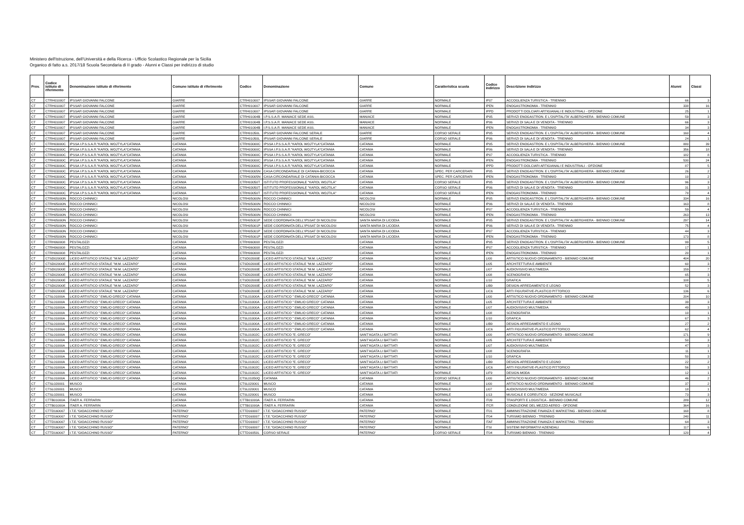Ministero dell'Istruzione, dell'Università e della Ricerca - Ufficio Scolastico Regionale per la Sicilia
Organico di fatto a.s. 2017/18 Scuola Secondaria di II grado - Alunni e Classi per indirizzo di studio
| Prov. | Codice istituto di riferimento | Denominazione istituto di riferimento | Comune istituto di riferimento | Codice | Denominazione | Comune | Caratteristica scuola | Codice indirizzo | Descrizione indirizzo | Alunni | Classi |
| --- | --- | --- | --- | --- | --- | --- | --- | --- | --- | --- | --- |
| CT | CTRH010007 | IPSSAR GIOVANNI FALCONE | GIARRE | CTRH010007 | IPSSAR GIOVANNI FALCONE | GIARRE | NORMALE | IP07 | ACCOGLIENZA TURISTICA - TRIENNIO | 66 | 3 |
| CT | CTRH010007 | IPSSAR GIOVANNI FALCONE | GIARRE | CTRH010007 | IPSSAR GIOVANNI FALCONE | GIARRE | NORMALE | IPEN | ENOGASTRONOMIA - TRIENNIO | 338 | 16 |
| CT | CTRH010007 | IPSSAR GIOVANNI FALCONE | GIARRE | CTRH010007 | IPSSAR GIOVANNI FALCONE | GIARRE | NORMALE | IPPD | PRODOTTI DOLCIARI ARTIGIANALI E INDUSTRIALI - OPZIONE | 25 | 1 |
| CT | CTRH010007 | IPSSAR GIOVANNI FALCONE | GIARRE | CTRH01004B | I.P.S.S.A.R. MANIACE SEDE ASS. | MANIACE | NORMALE | IP05 | SERVIZI ENOGASTRON. E L'OSPITALITA' ALBERGHIERA - BIENNIO COMUNE | 59 | 3 |
| CT | CTRH010007 | IPSSAR GIOVANNI FALCONE | GIARRE | CTRH01004B | I.P.S.S.A.R. MANIACE SEDE ASS. | MANIACE | NORMALE | IP06 | SERVIZI DI SALA E DI VENDITA - TRIENNIO | 66 | 3 |
| CT | CTRH010007 | IPSSAR GIOVANNI FALCONE | GIARRE | CTRH01004B | I.P.S.S.A.R. MANIACE SEDE ASS. | MANIACE | NORMALE | IPEN | ENOGASTRONOMIA - TRIENNIO | 34 | 3 |
| CT | CTRH010007 | IPSSAR GIOVANNI FALCONE | GIARRE | CTRH01050L | IPSSAR GIOVANNI FALCONE SERALE | GIARRE | CORSO SERALE | IP05 | SERVIZI ENOGASTRON. E L'OSPITALITA' ALBERGHIERA - BIENNIO COMUNE | 160 | 4 |
| CT | CTRH010007 | IPSSAR GIOVANNI FALCONE | GIARRE | CTRH01050L | IPSSAR GIOVANNI FALCONE SERALE | GIARRE | CORSO SERALE | IP06 | SERVIZI DI SALA E DI VENDITA - TRIENNIO | 24 | 1 |
| CT | CTRH03000C | IPSSA I.P.S.S.A.R."KAROL WOJTYLA"CATANIA | CATANIA | CTRH03000C | IPSSA I.P.S.S.A.R."KAROL WOJTYLA"CATANIA | CATANIA | NORMALE | IP05 | SERVIZI ENOGASTRON. E L'OSPITALITA' ALBERGHIERA - BIENNIO COMUNE | 880 | 39 |
| CT | CTRH03000C | IPSSA I.P.S.S.A.R."KAROL WOJTYLA"CATANIA | CATANIA | CTRH03000C | IPSSA I.P.S.S.A.R."KAROL WOJTYLA"CATANIA | CATANIA | NORMALE | IP06 | SERVIZI DI SALA E DI VENDITA - TRIENNIO | 356 | 18 |
| CT | CTRH03000C | IPSSA I.P.S.S.A.R."KAROL WOJTYLA"CATANIA | CATANIA | CTRH03000C | IPSSA I.P.S.S.A.R."KAROL WOJTYLA"CATANIA | CATANIA | NORMALE | IP07 | ACCOGLIENZA TURISTICA - TRIENNIO | 182 | 8 |
| CT | CTRH03000C | IPSSA I.P.S.S.A.R."KAROL WOJTYLA"CATANIA | CATANIA | CTRH03000C | IPSSA I.P.S.S.A.R."KAROL WOJTYLA"CATANIA | CATANIA | NORMALE | IPEN | ENOGASTRONOMIA - TRIENNIO | 530 | 24 |
| CT | CTRH03000C | IPSSA I.P.S.S.A.R."KAROL WOJTYLA"CATANIA | CATANIA | CTRH03000C | IPSSA I.P.S.S.A.R."KAROL WOJTYLA"CATANIA | CATANIA | NORMALE | IPPD | PRODOTTI DOLCIARI ARTIGIANALI E INDUSTRIALI - OPZIONE | 87 | 5 |
| CT | CTRH03000C | IPSSA I.P.S.S.A.R."KAROL WOJTYLA"CATANIA | CATANIA | CTRH03005N | CASA CIRCONDARIALE DI CATANIA-BICOCCA | CATANIA | SPEC. PER CARCERARI | IP05 | SERVIZI ENOGASTRON. E L'OSPITALITA' ALBERGHIERA - BIENNIO COMUNE | 26 | 2 |
| CT | CTRH03000C | IPSSA I.P.S.S.A.R."KAROL WOJTYLA"CATANIA | CATANIA | CTRH03005N | CASA CIRCONDARIALE DI CATANIA-BICOCCA | CATANIA | SPEC. PER CARCERARI | IPEN | ENOGASTRONOMIA - TRIENNIO | 10 | 2 |
| CT | CTRH03000C | IPSSA I.P.S.S.A.R."KAROL WOJTYLA"CATANIA | CATANIA | CTRH03050T | ISTITUTO PROFESSIONALE "KAROL WOJTILA" | CATANIA | CORSO SERALE | IP05 | SERVIZI ENOGASTRON. E L'OSPITALITA' ALBERGHIERA - BIENNIO COMUNE | 96 | 3 |
| CT | CTRH03000C | IPSSA I.P.S.S.A.R."KAROL WOJTYLA"CATANIA | CATANIA | CTRH03050T | ISTITUTO PROFESSIONALE "KAROL WOJTILA" | CATANIA | CORSO SERALE | IP06 | SERVIZI DI SALA E DI VENDITA - TRIENNIO | 31 | 3 |
| CT | CTRH03000C | IPSSA I.P.S.S.A.R."KAROL WOJTYLA"CATANIA | CATANIA | CTRH03050T | ISTITUTO PROFESSIONALE "KAROL WOJTILA" | CATANIA | CORSO SERALE | IPEN | ENOGASTRONOMIA - TRIENNIO | 78 | 4 |
| CT | CTRH05000N | ROCCO CHINNICI | NICOLOSI | CTRH05000N | ROCCO CHINNICI | NICOLOSI | NORMALE | IP05 | SERVIZI ENOGASTRON. E L'OSPITALITA' ALBERGHIERA - BIENNIO COMUNE | 334 | 16 |
| CT | CTRH05000N | ROCCO CHINNICI | NICOLOSI | CTRH05000N | ROCCO CHINNICI | NICOLOSI | NORMALE | IP06 | SERVIZI DI SALA E DI VENDITA - TRIENNIO | 163 | 8 |
| CT | CTRH05000N | ROCCO CHINNICI | NICOLOSI | CTRH05000N | ROCCO CHINNICI | NICOLOSI | NORMALE | IP07 | ACCOGLIENZA TURISTICA - TRIENNIO | 59 | 4 |
| CT | CTRH05000N | ROCCO CHINNICI | NICOLOSI | CTRH05000N | ROCCO CHINNICI | NICOLOSI | NORMALE | IPEN | ENOGASTRONOMIA - TRIENNIO | 263 | 13 |
| CT | CTRH05000N | ROCCO CHINNICI | NICOLOSI | CTRH05001P | SEDE COORDINATA DELL'IPSSAT DI NICOLOSI | SANTA MARIA DI LICODIA | NORMALE | IP05 | SERVIZI ENOGASTRON. E L'OSPITALITA' ALBERGHIERA - BIENNIO COMUNE | 297 | 14 |
| CT | CTRH05000N | ROCCO CHINNICI | NICOLOSI | CTRH05001P | SEDE COORDINATA DELL'IPSSAT DI NICOLOSI | SANTA MARIA DI LICODIA | NORMALE | IP06 | SERVIZI DI SALA E DI VENDITA - TRIENNIO | 75 | 4 |
| CT | CTRH05000N | ROCCO CHINNICI | NICOLOSI | CTRH05001P | SEDE COORDINATA DELL'IPSSAT DI NICOLOSI | SANTA MARIA DI LICODIA | NORMALE | IP07 | ACCOGLIENZA TURISTICA - TRIENNIO | 44 | 3 |
| CT | CTRH05000N | ROCCO CHINNICI | NICOLOSI | CTRH05001P | SEDE COORDINATA DELL'IPSSAT DI NICOLOSI | SANTA MARIA DI LICODIA | NORMALE | IPEN | ENOGASTRONOMIA - TRIENNIO | 173 | 8 |
| CT | CTRH060008 | PESTALOZZI | CATANIA | CTRH060008 | PESTALOZZI | CATANIA | NORMALE | IP05 | SERVIZI ENOGASTRON. E L'OSPITALITA' ALBERGHIERA - BIENNIO COMUNE | 99 | 5 |
| CT | CTRH060008 | PESTALOZZI | CATANIA | CTRH060008 | PESTALOZZI | CATANIA | NORMALE | IP07 | ACCOGLIENZA TURISTICA - TRIENNIO | 17 | 1 |
| CT | CTRH060008 | PESTALOZZI | CATANIA | CTRH060008 | PESTALOZZI | CATANIA | NORMALE | IPEN | ENOGASTRONOMIA - TRIENNIO | 20 | 1 |
| CT | CTSD02000E | LICEO ARTISTICO STATALE "M.M. LAZZARO" | CATANIA | CTSD02000E | LICEO ARTISTICO STATALE "M.M. LAZZARO" | CATANIA | NORMALE | LI00 | ARTISTICO NUOVO ORDINAMENTO - BIENNIO COMUNE | 404 | 20 |
| CT | CTSD02000E | LICEO ARTISTICO STATALE "M.M. LAZZARO" | CATANIA | CTSD02000E | LICEO ARTISTICO STATALE "M.M. LAZZARO" | CATANIA | NORMALE | LI05 | ARCHITETTURA E AMBIENTE | 60 | 3 |
| CT | CTSD02000E | LICEO ARTISTICO STATALE "M.M. LAZZARO" | CATANIA | CTSD02000E | LICEO ARTISTICO STATALE "M.M. LAZZARO" | CATANIA | NORMALE | LI07 | AUDIOVISIVO MULTIMEDIA | 159 | 7 |
| CT | CTSD02000E | LICEO ARTISTICO STATALE "M.M. LAZZARO" | CATANIA | CTSD02000E | LICEO ARTISTICO STATALE "M.M. LAZZARO" | CATANIA | NORMALE | LI08 | SCENOGRAFIA | 65 | 3 |
| CT | CTSD02000E | LICEO ARTISTICO STATALE "M.M. LAZZARO" | CATANIA | CTSD02000E | LICEO ARTISTICO STATALE "M.M. LAZZARO" | CATANIA | NORMALE | LI10 | GRAFICA | 108 | 5 |
| CT | CTSD02000E | LICEO ARTISTICO STATALE "M.M. LAZZARO" | CATANIA | CTSD02000E | LICEO ARTISTICO STATALE "M.M. LAZZARO" | CATANIA | NORMALE | LIB9 | DESIGN-ARREDAMENTO E LEGNO | 52 | 3 |
| CT | CTSD02000E | LICEO ARTISTICO STATALE "M.M. LAZZARO" | CATANIA | CTSD02000E | LICEO ARTISTICO STATALE "M.M. LAZZARO" | CATANIA | NORMALE | LIC6 | ARTI FIGURATIVE-PLASTICO PITTORICO | 136 | 6 |
| CT | CTSL01000A | LICEO ARTISTICO " EMILIO GRECO" CATANIA | CATANIA | CTSL01000A | LICEO ARTISTICO " EMILIO GRECO" CATANIA | CATANIA | NORMALE | LI00 | ARTISTICO NUOVO ORDINAMENTO - BIENNIO COMUNE | 204 | 10 |
| CT | CTSL01000A | LICEO ARTISTICO " EMILIO GRECO" CATANIA | CATANIA | CTSL01000A | LICEO ARTISTICO " EMILIO GRECO" CATANIA | CATANIA | NORMALE | LI05 | ARCHITETTURA E AMBIENTE | 39 | 3 |
| CT | CTSL01000A | LICEO ARTISTICO " EMILIO GRECO" CATANIA | CATANIA | CTSL01000A | LICEO ARTISTICO " EMILIO GRECO" CATANIA | CATANIA | NORMALE | LI07 | AUDIOVISIVO MULTIMEDIA | 49 | 3 |
| CT | CTSL01000A | LICEO ARTISTICO " EMILIO GRECO" CATANIA | CATANIA | CTSL01000A | LICEO ARTISTICO " EMILIO GRECO" CATANIA | CATANIA | NORMALE | LI08 | SCENOGRAFIA | 10 | 1 |
| CT | CTSL01000A | LICEO ARTISTICO " EMILIO GRECO" CATANIA | CATANIA | CTSL01000A | LICEO ARTISTICO " EMILIO GRECO" CATANIA | CATANIA | NORMALE | LI10 | GRAFICA | 67 | 3 |
| CT | CTSL01000A | LICEO ARTISTICO " EMILIO GRECO" CATANIA | CATANIA | CTSL01000A | LICEO ARTISTICO " EMILIO GRECO" CATANIA | CATANIA | NORMALE | LIB9 | DESIGN-ARREDAMENTO E LEGNO | 27 | 2 |
| CT | CTSL01000A | LICEO ARTISTICO " EMILIO GRECO" CATANIA | CATANIA | CTSL01000A | LICEO ARTISTICO " EMILIO GRECO" CATANIA | CATANIA | NORMALE | LIC6 | ARTI FIGURATIVE-PLASTICO PITTORICO | 62 | 4 |
| CT | CTSL01000A | LICEO ARTISTICO " EMILIO GRECO" CATANIA | CATANIA | CTSL01002C | LICEO ARTISTICO "E. GRECO" | SANT'AGATA LI BATTIATI | NORMALE | LI00 | ARTISTICO NUOVO ORDINAMENTO - BIENNIO COMUNE | 171 | 9 |
| CT | CTSL01000A | LICEO ARTISTICO " EMILIO GRECO" CATANIA | CATANIA | CTSL01002C | LICEO ARTISTICO "E. GRECO" | SANT'AGATA LI BATTIATI | NORMALE | LI05 | ARCHITETTURA E AMBIENTE | 50 | 3 |
| CT | CTSL01000A | LICEO ARTISTICO " EMILIO GRECO" CATANIA | CATANIA | CTSL01002C | LICEO ARTISTICO "E. GRECO" | SANT'AGATA LI BATTIATI | NORMALE | LI07 | AUDIOVISIVO MULTIMEDIA | 47 | 3 |
| CT | CTSL01000A | LICEO ARTISTICO " EMILIO GRECO" CATANIA | CATANIA | CTSL01002C | LICEO ARTISTICO "E. GRECO" | SANT'AGATA LI BATTIATI | NORMALE | LI08 | SCENOGRAFIA | 11 | 1 |
| CT | CTSL01000A | LICEO ARTISTICO " EMILIO GRECO" CATANIA | CATANIA | CTSL01002C | LICEO ARTISTICO "E. GRECO" | SANT'AGATA LI BATTIATI | NORMALE | LI10 | GRAFICA | 50 | 3 |
| CT | CTSL01000A | LICEO ARTISTICO " EMILIO GRECO" CATANIA | CATANIA | CTSL01002C | LICEO ARTISTICO "E. GRECO" | SANT'AGATA LI BATTIATI | NORMALE | LIB9 | DESIGN-ARREDAMENTO E LEGNO | 22 | 2 |
| CT | CTSL01000A | LICEO ARTISTICO " EMILIO GRECO" CATANIA | CATANIA | CTSL01002C | LICEO ARTISTICO "E. GRECO" | SANT'AGATA LI BATTIATI | NORMALE | LIC6 | ARTI FIGURATIVE-PLASTICO PITTORICO | 56 | 3 |
| CT | CTSL01000A | LICEO ARTISTICO " EMILIO GRECO" CATANIA | CATANIA | CTSL01002C | LICEO ARTISTICO "E. GRECO" | SANT'AGATA LI BATTIATI | NORMALE | LIF9 | DESIGN-MODA | 12 | 1 |
| CT | CTSL01000A | LICEO ARTISTICO " EMILIO GRECO" CATANIA | CATANIA | CTSL01050Q | CATANIA | CATANIA | CORSO SERALE | LI00 | ARTISTICO NUOVO ORDINAMENTO - BIENNIO COMUNE | 46 | 2 |
| CT | CTSL020001 | MUSCO | CATANIA | CTSL020001 | MUSCO | CATANIA | NORMALE | LI00 | ARTISTICO NUOVO ORDINAMENTO - BIENNIO COMUNE | 37 | 2 |
| CT | CTSL020001 | MUSCO | CATANIA | CTSL020001 | MUSCO | CATANIA | NORMALE | LI07 | AUDIOVISIVO MULTIMEDIA | 18 | 1 |
| CT | CTSL020001 | MUSCO | CATANIA | CTSL020001 | MUSCO | CATANIA | NORMALE | LI13 | MUSICALE E COREUTICO - SEZIONE MUSICALE | 73 | 3 |
| CT | CTTB01000A | ITAER A. FERRARIN | CATANIA | CTTB01000A | ITAER A. FERRARIN | CATANIA | NORMALE | IT09 | TRASPORTI E LOGISTICA - BIENNIO COMUNE | 289 | 12 |
| CT | CTTB01000A | ITAER A. FERRARIN | CATANIA | CTTB01000A | ITAER A. FERRARIN | CATANIA | NORMALE | ITCR | CONDUZIONE DEL MEZZO AEREO - OPZIONE | 364 | 16 |
| CT | CTTD160007 | I.T.E."GIOACCHINO RUSSO" | PATERNO' | CTTD160007 | I.T.E."GIOACCHINO RUSSO" | PATERNO' | NORMALE | IT01 | AMMINISTRAZIONE FINANZA E MARKETING - BIENNIO COMUNE | 168 | 8 |
| CT | CTTD160007 | I.T.E."GIOACCHINO RUSSO" | PATERNO' | CTTD160007 | I.T.E."GIOACCHINO RUSSO" | PATERNO' | NORMALE | IT04 | TURISMO BIENNIO - TRIENNIO | 240 | 11 |
| CT | CTTD160007 | I.T.E."GIOACCHINO RUSSO" | PATERNO' | CTTD160007 | I.T.E."GIOACCHINO RUSSO" | PATERNO' | NORMALE | ITAF | AMMINISTRAZIONE FINANZA E MARKETING - TRIENNIO | 64 | 3 |
| CT | CTTD160007 | I.T.E."GIOACCHINO RUSSO" | PATERNO' | CTTD160007 | I.T.E."GIOACCHINO RUSSO" | PATERNO' | NORMALE | ITSI | SISTEMI INFORMATIVI AZIENDALI | 117 | 6 |
| CT | CTTD160007 | I.T.E."GIOACCHINO RUSSO" | PATERNO' | CTTD16050L | CORSO SERALE | PATERNO' | CORSO SERALE | IT04 | TURISMO BIENNIO - TRIENNIO | 120 | 4 |